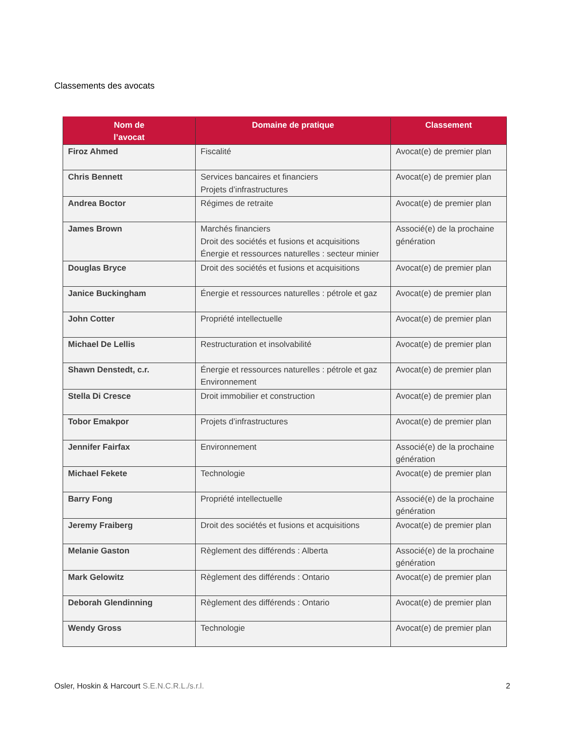Classements des avocats
| Nom de l’avocat | Domaine de pratique | Classement |
| --- | --- | --- |
| Firoz Ahmed | Fiscalité | Avocat(e) de premier plan |
| Chris Bennett | Services bancaires et financiers Projets d’infrastructures | Avocat(e) de premier plan |
| Andrea Boctor | Régimes de retraite | Avocat(e) de premier plan |
| James Brown | Marchés financiers Droit des sociétés et fusions et acquisitions Énergie et ressources naturelles : secteur minier | Associé(e) de la prochaine génération |
| Douglas Bryce | Droit des sociétés et fusions et acquisitions | Avocat(e) de premier plan |
| Janice Buckingham | Énergie et ressources naturelles : pétrole et gaz | Avocat(e) de premier plan |
| John Cotter | Propriété intellectuelle | Avocat(e) de premier plan |
| Michael De Lellis | Restructuration et insolvabilité | Avocat(e) de premier plan |
| Shawn Denstedt, c.r. | Énergie et ressources naturelles : pétrole et gaz Environnement | Avocat(e) de premier plan |
| Stella Di Cresce | Droit immobilier et construction | Avocat(e) de premier plan |
| Tobor Emakpor | Projets d’infrastructures | Avocat(e) de premier plan |
| Jennifer Fairfax | Environnement | Associé(e) de la prochaine génération |
| Michael Fekete | Technologie | Avocat(e) de premier plan |
| Barry Fong | Propriété intellectuelle | Associé(e) de la prochaine génération |
| Jeremy Fraiberg | Droit des sociétés et fusions et acquisitions | Avocat(e) de premier plan |
| Melanie Gaston | Règlement des différends : Alberta | Associé(e) de la prochaine génération |
| Mark Gelowitz | Règlement des différends : Ontario | Avocat(e) de premier plan |
| Deborah Glendinning | Règlement des différends : Ontario | Avocat(e) de premier plan |
| Wendy Gross | Technologie | Avocat(e) de premier plan |
Osler, Hoskin & Harcourt S.E.N.C.R.L./s.r.l.
2